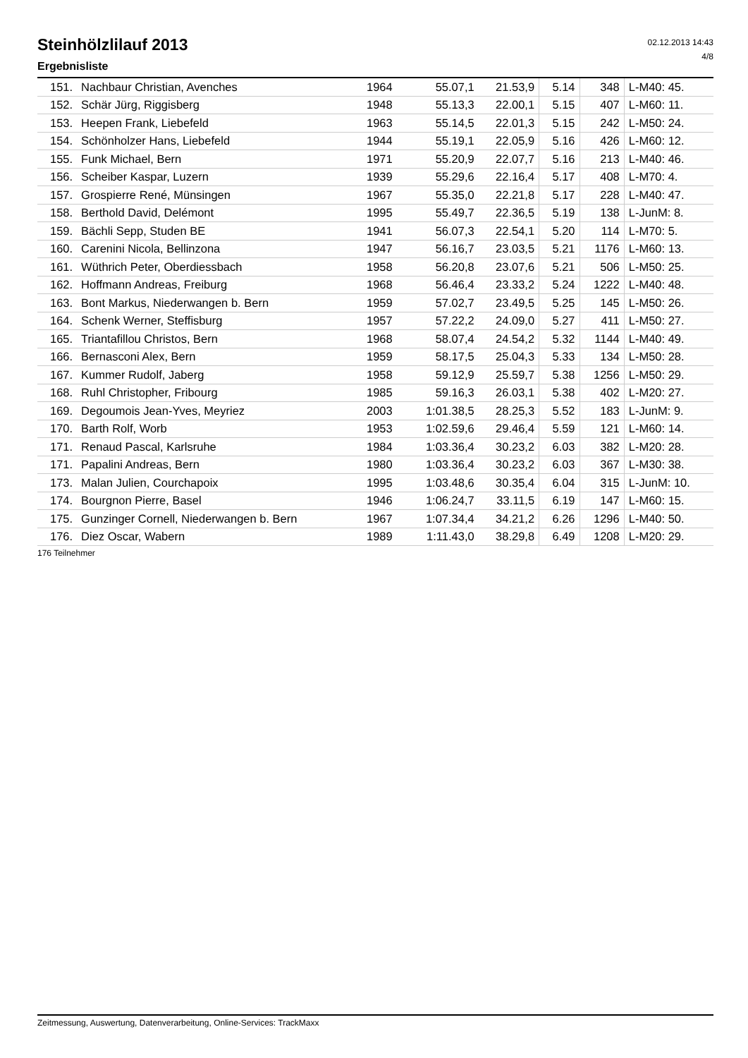02.12.2013 14:43
4/8
Steinhölzlilauf 2013
Ergebnisliste
| 151. | Nachbaur Christian, Avenches | 1964 | 55.07,1 | 21.53,9 | 5.14 | 348 | L-M40: 45. |
| 152. | Schär Jürg, Riggisberg | 1948 | 55.13,3 | 22.00,1 | 5.15 | 407 | L-M60: 11. |
| 153. | Heepen Frank, Liebefeld | 1963 | 55.14,5 | 22.01,3 | 5.15 | 242 | L-M50: 24. |
| 154. | Schönholzer Hans, Liebefeld | 1944 | 55.19,1 | 22.05,9 | 5.16 | 426 | L-M60: 12. |
| 155. | Funk Michael, Bern | 1971 | 55.20,9 | 22.07,7 | 5.16 | 213 | L-M40: 46. |
| 156. | Scheiber Kaspar, Luzern | 1939 | 55.29,6 | 22.16,4 | 5.17 | 408 | L-M70: 4. |
| 157. | Grospierre René, Münsingen | 1967 | 55.35,0 | 22.21,8 | 5.17 | 228 | L-M40: 47. |
| 158. | Berthold David, Delémont | 1995 | 55.49,7 | 22.36,5 | 5.19 | 138 | L-JunM: 8. |
| 159. | Bächli Sepp, Studen BE | 1941 | 56.07,3 | 22.54,1 | 5.20 | 114 | L-M70: 5. |
| 160. | Carenini Nicola, Bellinzona | 1947 | 56.16,7 | 23.03,5 | 5.21 | 1176 | L-M60: 13. |
| 161. | Wüthrich Peter, Oberdiessbach | 1958 | 56.20,8 | 23.07,6 | 5.21 | 506 | L-M50: 25. |
| 162. | Hoffmann Andreas, Freiburg | 1968 | 56.46,4 | 23.33,2 | 5.24 | 1222 | L-M40: 48. |
| 163. | Bont Markus, Niederwangen b. Bern | 1959 | 57.02,7 | 23.49,5 | 5.25 | 145 | L-M50: 26. |
| 164. | Schenk Werner, Steffisburg | 1957 | 57.22,2 | 24.09,0 | 5.27 | 411 | L-M50: 27. |
| 165. | Triantafillou Christos, Bern | 1968 | 58.07,4 | 24.54,2 | 5.32 | 1144 | L-M40: 49. |
| 166. | Bernasconi Alex, Bern | 1959 | 58.17,5 | 25.04,3 | 5.33 | 134 | L-M50: 28. |
| 167. | Kummer Rudolf, Jaberg | 1958 | 59.12,9 | 25.59,7 | 5.38 | 1256 | L-M50: 29. |
| 168. | Ruhl Christopher, Fribourg | 1985 | 59.16,3 | 26.03,1 | 5.38 | 402 | L-M20: 27. |
| 169. | Degoumois Jean-Yves, Meyriez | 2003 | 1:01.38,5 | 28.25,3 | 5.52 | 183 | L-JunM: 9. |
| 170. | Barth Rolf, Worb | 1953 | 1:02.59,6 | 29.46,4 | 5.59 | 121 | L-M60: 14. |
| 171. | Renaud Pascal, Karlsruhe | 1984 | 1:03.36,4 | 30.23,2 | 6.03 | 382 | L-M20: 28. |
| 171. | Papalini Andreas, Bern | 1980 | 1:03.36,4 | 30.23,2 | 6.03 | 367 | L-M30: 38. |
| 173. | Malan Julien, Courchapoix | 1995 | 1:03.48,6 | 30.35,4 | 6.04 | 315 | L-JunM: 10. |
| 174. | Bourgnon Pierre, Basel | 1946 | 1:06.24,7 | 33.11,5 | 6.19 | 147 | L-M60: 15. |
| 175. | Gunzinger Cornell, Niederwangen b. Bern | 1967 | 1:07.34,4 | 34.21,2 | 6.26 | 1296 | L-M40: 50. |
| 176. | Diez Oscar, Wabern | 1989 | 1:11.43,0 | 38.29,8 | 6.49 | 1208 | L-M20: 29. |
176 Teilnehmer
Zeitmessung, Auswertung, Datenverarbeitung, Online-Services: TrackMaxx